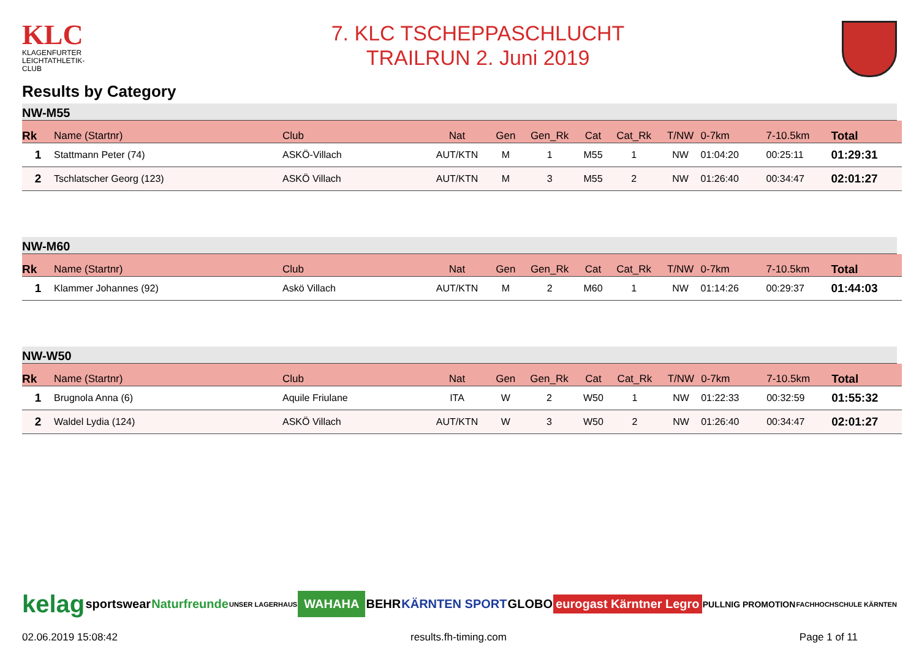KLC
KLAGENFURTER
LEICHTATHLETIK-CLUB
7. KLC TSCHEPPASCHLUCHT
TRAILRUN 2. Juni 2019
Results by Category
NW-M55
| Rk | Name (Startnr) | Club | Nat | Gen | Gen_Rk | Cat | Cat_Rk | T/NW | 0-7km | 7-10.5km | Total |
| --- | --- | --- | --- | --- | --- | --- | --- | --- | --- | --- | --- |
| 1 | Stattmann Peter (74) | ASKÖ-Villach | AUT/KTN | M | 1 | M55 | 1 | NW | 01:04:20 | 00:25:11 | 01:29:31 |
| 2 | Tschlatscher Georg (123) | ASKÖ Villach | AUT/KTN | M | 3 | M55 | 2 | NW | 01:26:40 | 00:34:47 | 02:01:27 |
NW-M60
| Rk | Name (Startnr) | Club | Nat | Gen | Gen_Rk | Cat | Cat_Rk | T/NW | 0-7km | 7-10.5km | Total |
| --- | --- | --- | --- | --- | --- | --- | --- | --- | --- | --- | --- |
| 1 | Klammer Johannes (92) | Askö Villach | AUT/KTN | M | 2 | M60 | 1 | NW | 01:14:26 | 00:29:37 | 01:44:03 |
NW-W50
| Rk | Name (Startnr) | Club | Nat | Gen | Gen_Rk | Cat | Cat_Rk | T/NW | 0-7km | 7-10.5km | Total |
| --- | --- | --- | --- | --- | --- | --- | --- | --- | --- | --- | --- |
| 1 | Brugnola Anna (6) | Aquile Friulane | ITA | W | 2 | W50 | 1 | NW | 01:22:33 | 00:32:59 | 01:55:32 |
| 2 | Waldel Lydia (124) | ASKÖ Villach | AUT/KTN | W | 3 | W50 | 2 | NW | 01:26:40 | 00:34:47 | 02:01:27 |
kelag sportswear Naturfreunde UNSER LAGERHAUS WAHAHA BEHR KÄRNTEN SPORT GLOBO eurogast Kärntner Legro PULLNIG PROMOTION FACHHOCHSCHULE KÄRNTEN
02.06.2019 15:08:42 results.fh-timing.com Page 1 of 11